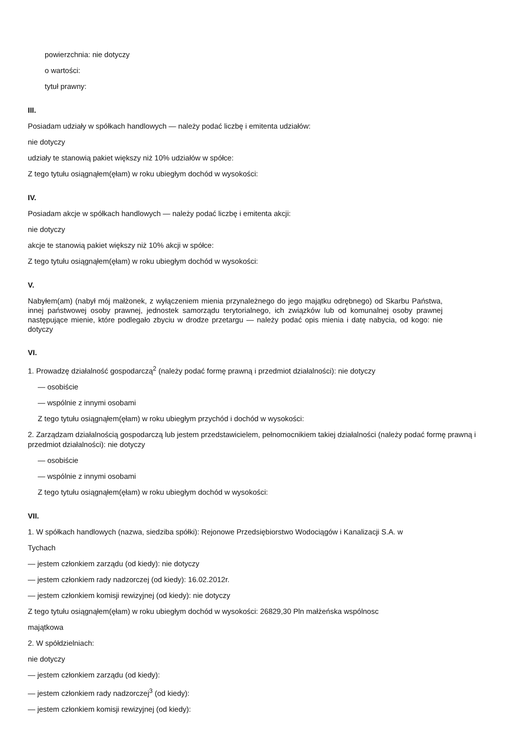powierzchnia: nie dotyczy
o wartości:
tytuł prawny:
III.
Posiadam udziały w spółkach handlowych — należy podać liczbę i emitenta udziałów:
nie dotyczy
udziały te stanowią pakiet większy niż 10% udziałów w spółce:
Z tego tytułu osiągnąłem(ęłam) w roku ubiegłym dochód w wysokości:
IV.
Posiadam akcje w spółkach handlowych — należy podać liczbę i emitenta akcji:
nie dotyczy
akcje te stanowią pakiet większy niż 10% akcji w spółce:
Z tego tytułu osiągnąłem(ęłam) w roku ubiegłym dochód w wysokości:
V.
Nabyłem(am) (nabył mój małżonek, z wyłączeniem mienia przynależnego do jego majątku odrębnego) od Skarbu Państwa, innej państwowej osoby prawnej, jednostek samorządu terytorialnego, ich związków lub od komunalnej osoby prawnej następujące mienie, które podlegało zbyciu w drodze przetargu — należy podać opis mienia i datę nabycia, od kogo: nie dotyczy
VI.
1. Prowadzę działalność gospodarczą<sup>2</sup> (należy podać formę prawną i przedmiot działalności): nie dotyczy
— osobiście
— wspólnie z innymi osobami
Z tego tytułu osiągnąłem(ęłam) w roku ubiegłym przychód i dochód w wysokości:
2. Zarządzam działalnością gospodarczą lub jestem przedstawicielem, pełnomocnikiem takiej działalności (należy podać formę prawną i przedmiot działalności): nie dotyczy
— osobiście
— wspólnie z innymi osobami
Z tego tytułu osiągnąłem(ęłam) w roku ubiegłym dochód w wysokości:
VII.
1. W spółkach handlowych (nazwa, siedziba spółki): Rejonowe Przedsiębiorstwo Wodociągów i Kanalizacji S.A. w
Tychach
— jestem członkiem zarządu (od kiedy): nie dotyczy
— jestem członkiem rady nadzorczej (od kiedy): 16.02.2012r.
— jestem członkiem komisji rewizyjnej (od kiedy): nie dotyczy
Z tego tytułu osiągnąłem(ęłam) w roku ubiegłym dochód w wysokości: 26829,30 Pln małżeńska wspólnosc
majątkowa
2. W spółdzielniach:
nie dotyczy
— jestem członkiem zarządu (od kiedy):
— jestem członkiem rady nadzorczej<sup>3</sup> (od kiedy):
— jestem członkiem komisji rewizyjnej (od kiedy):